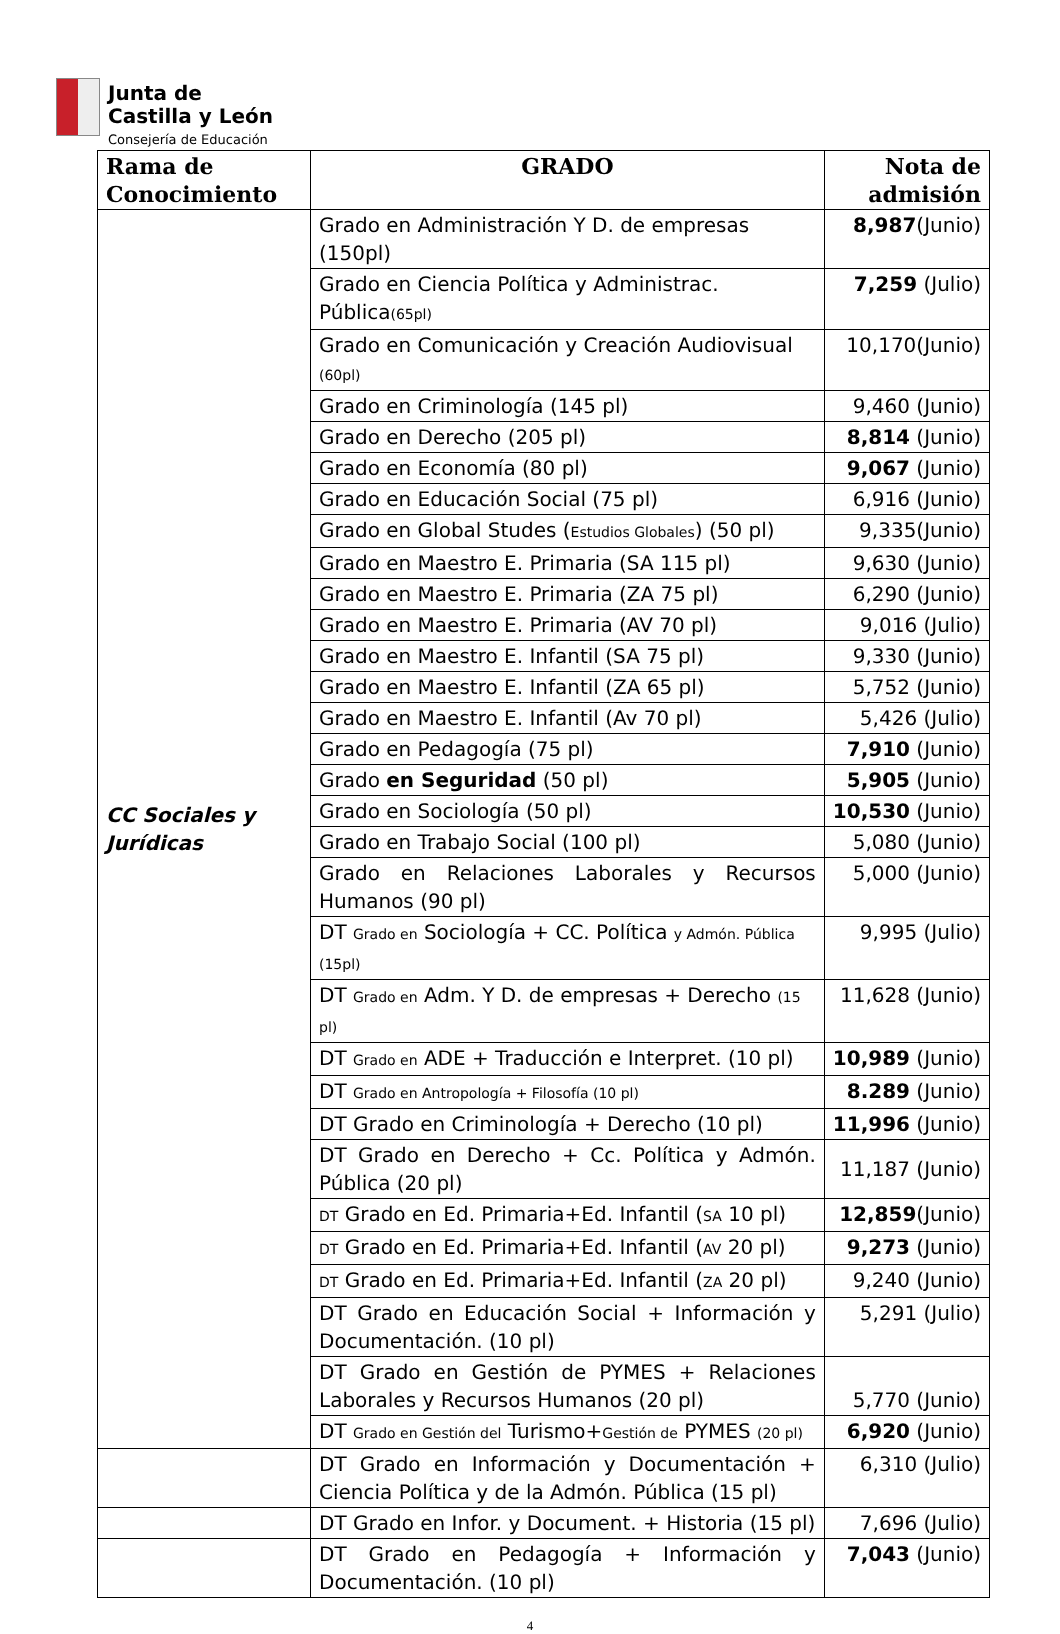Junta de
Castilla y León
Consejería de Educación
| Rama de Conocimiento | GRADO | Nota de admisión |
| --- | --- | --- |
| CC Sociales y Jurídicas | Grado en Administración Y D. de empresas (150pl) | 8,987 (Junio) |
| | Grado en Ciencia Política y Administrac. Pública (65pl) | 7,259 (Julio) |
| | Grado en Comunicación y Creación Audiovisual (60pl) | 10,170(Junio) |
| | Grado en Criminología (145 pl) | 9,460 (Junio) |
| | Grado en Derecho (205 pl) | 8,814 (Junio) |
| | Grado en Economía (80 pl) | 9,067 (Junio) |
| | Grado en Educación Social (75 pl) | 6,916 (Junio) |
| | Grado en Global Studes ( Estudios Globales ) (50 pl) | 9,335(Junio) |
| | Grado en Maestro E. Primaria (SA 115 pl) | 9,630 (Junio) |
| | Grado en Maestro E. Primaria (ZA 75 pl) | 6,290 (Junio) |
| | Grado en Maestro E. Primaria (AV 70 pl) | 9,016 (Julio) |
| | Grado en Maestro E. Infantil (SA 75 pl) | 9,330 (Junio) |
| | Grado en Maestro E. Infantil (ZA 65 pl) | 5,752 (Junio) |
| | Grado en Maestro E. Infantil (Av 70 pl) | 5,426 (Julio) |
| | Grado en Pedagogía (75 pl) | 7,910 (Junio) |
| | Grado en Seguridad (50 pl) | 5,905 (Junio) |
| | Grado en Sociología (50 pl) | 10,530 (Junio) |
| | Grado en Trabajo Social (100 pl) | 5,080 (Junio) |
| | Grado en Relaciones Laborales y Recursos Humanos (90 pl) | 5,000 (Junio) |
| | DT Grado en Sociología + CC. Política y Admón. Pública (15pl) | 9,995 (Julio) |
| | DT Grado en Adm. Y D. de empresas + Derecho (15 pl) | 11,628 (Junio) |
| | DT Grado en ADE + Traducción e Interpret. (10 pl) | 10,989 (Junio) |
| | DT Grado en Antropología + Filosofía (10 pl) | 8.289 (Junio) |
| | DT Grado en Criminología + Derecho (10 pl) | 11,996 (Junio) |
| | DT Grado en Derecho + Cc. Política y Admón. Pública (20 pl) | 11,187 (Junio) |
| | DT Grado en Ed. Primaria+Ed. Infantil ( SA 10 pl) | 12,859 (Junio) |
| | DT Grado en Ed. Primaria+Ed. Infantil ( AV 20 pl) | 9,273 (Junio) |
| | DT Grado en Ed. Primaria+Ed. Infantil ( ZA 20 pl) | 9,240 (Junio) |
| | DT Grado en Educación Social + Información y Documentación. (10 pl) | 5,291 (Julio) |
| | DT Grado en Gestión de PYMES + Relaciones Laborales y Recursos Humanos (20 pl) | 5,770 (Junio) |
| | DT Grado en Gestión del Turismo+ Gestión de PYMES (20 pl) | 6,920 (Junio) |
| | DT Grado en Información y Documentación + Ciencia Política y de la Admón. Pública (15 pl) | 6,310 (Julio) |
| | DT Grado en Infor. y Document. + Historia (15 pl) | 7,696 (Julio) |
| | DT Grado en Pedagogía + Información y Documentación. (10 pl) | 7,043 (Junio) |
4